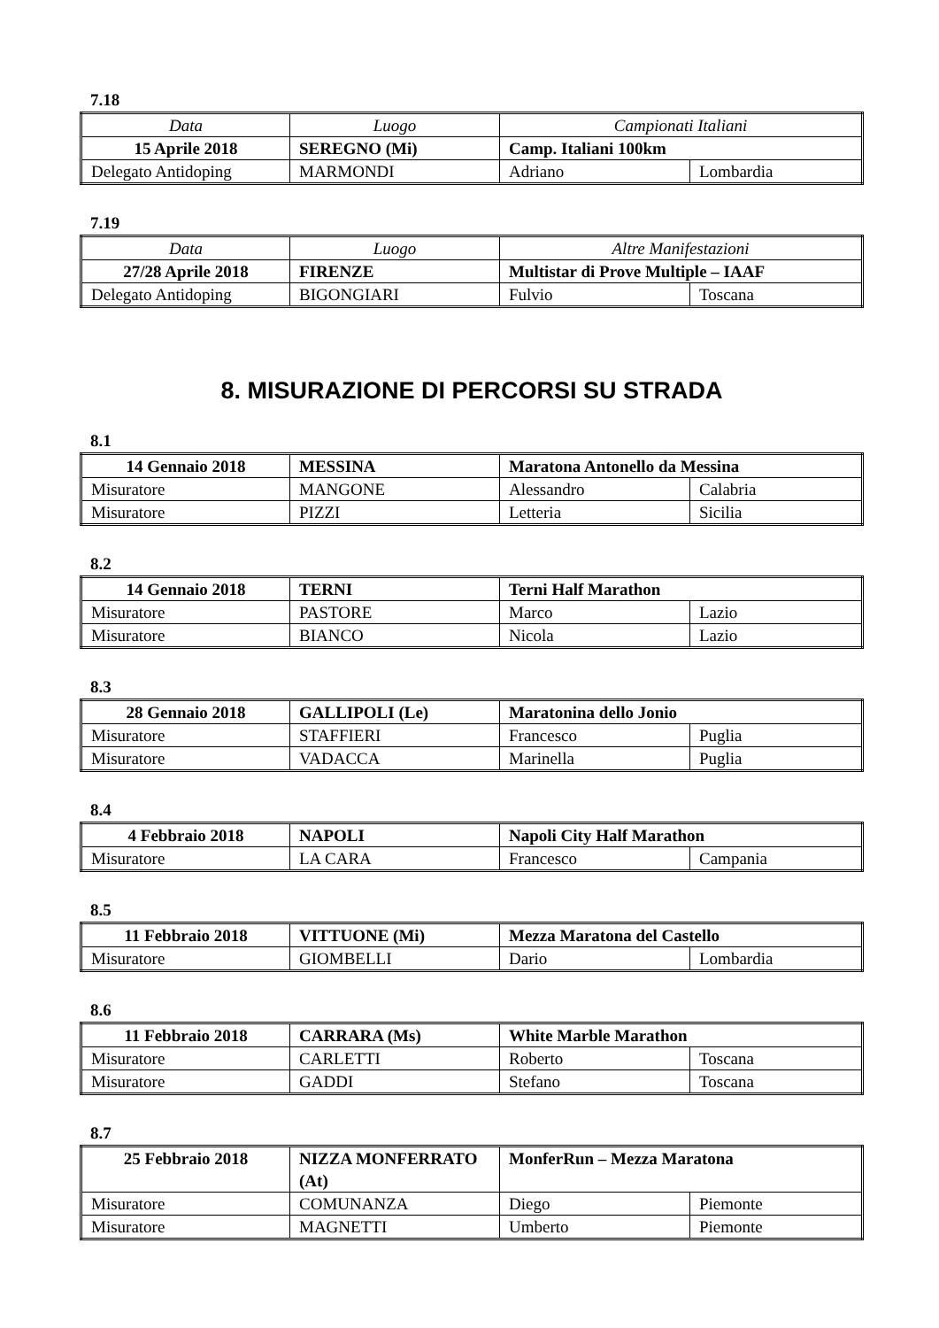7.18
| Data | Luogo | Campionati Italiani | |
| 15 Aprile 2018 | SEREGNO (Mi) | Camp. Italiani 100km | |
| Delegato Antidoping | MARMONDI | Adriano | Lombardia |
7.19
| Data | Luogo | Altre Manifestazioni | |
| 27/28 Aprile 2018 | FIRENZE | Multistar di Prove Multiple – IAAF | |
| Delegato Antidoping | BIGONGIARI | Fulvio | Toscana |
8. MISURAZIONE DI PERCORSI SU STRADA
8.1
| 14 Gennaio 2018 | MESSINA | Maratona Antonello da Messina | |
| Misuratore | MANGONE | Alessandro | Calabria |
| Misuratore | PIZZI | Letteria | Sicilia |
8.2
| 14 Gennaio 2018 | TERNI | Terni Half Marathon | |
| Misuratore | PASTORE | Marco | Lazio |
| Misuratore | BIANCO | Nicola | Lazio |
8.3
| 28 Gennaio 2018 | GALLIPOLI (Le) | Maratonina dello Jonio | |
| Misuratore | STAFFIERI | Francesco | Puglia |
| Misuratore | VADACCA | Marinella | Puglia |
8.4
| 4 Febbraio 2018 | NAPOLI | Napoli City Half Marathon | |
| Misuratore | LA CARA | Francesco | Campania |
8.5
| 11 Febbraio 2018 | VITTUONE (Mi) | Mezza Maratona del Castello | |
| Misuratore | GIOMBELLI | Dario | Lombardia |
8.6
| 11 Febbraio 2018 | CARRARA (Ms) | White Marble Marathon | |
| Misuratore | CARLETTI | Roberto | Toscana |
| Misuratore | GADDI | Stefano | Toscana |
8.7
| 25 Febbraio 2018 | NIZZA MONFERRATO (At) | MonferRun – Mezza Maratona | |
| Misuratore | COMUNANZA | Diego | Piemonte |
| Misuratore | MAGNETTI | Umberto | Piemonte |